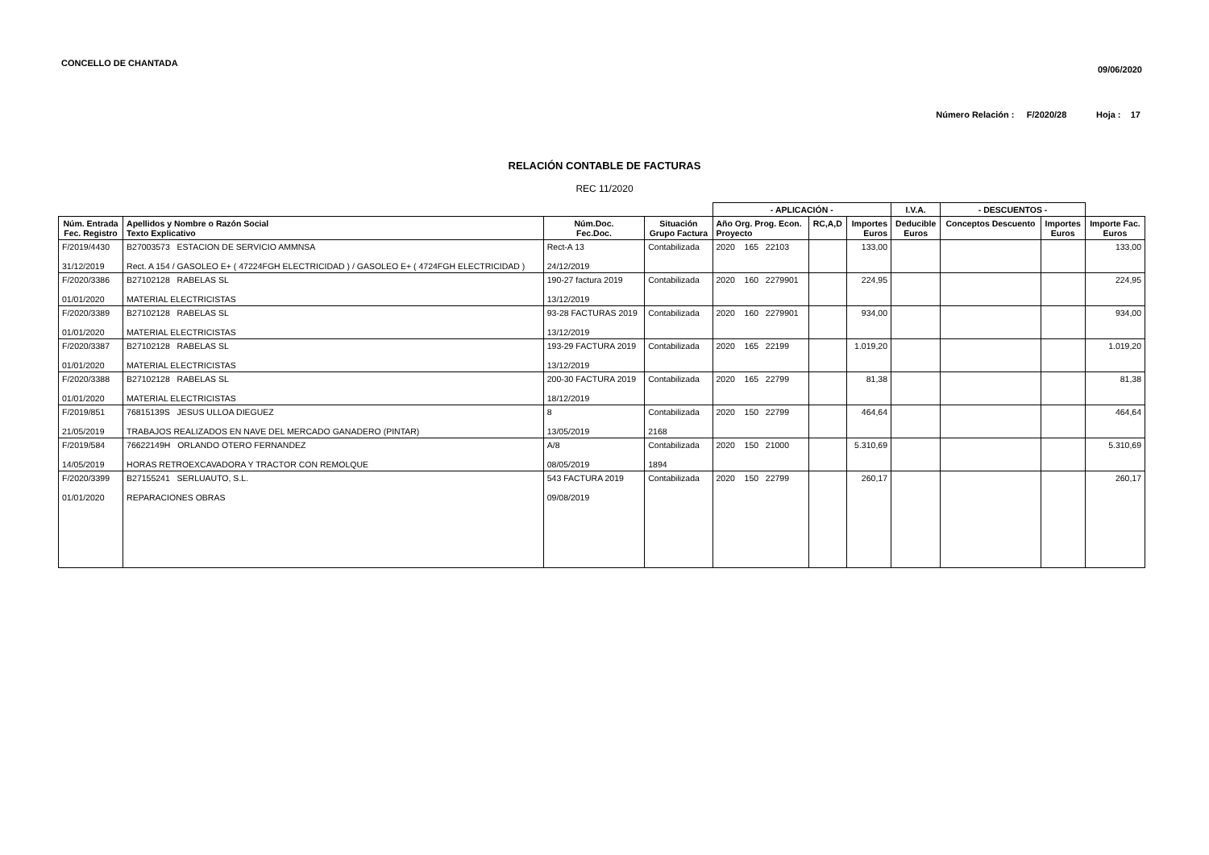CONCELLO DE CHANTADA
09/06/2020
Número Relación : F/2020/28 Hoja : 17
RELACIÓN CONTABLE DE FACTURAS
REC 11/2020
| | | | | - APLICACIÓN - | | | I.V.A. | - DESCUENTOS - | | |
| --- | --- | --- | --- | --- | --- | --- | --- | --- | --- | --- |
| Núm. Entrada Fec. Registro | Apellidos y Nombre o Razón Social Texto Explicativo | Núm.Doc. Fec.Doc. | Situación Grupo Factura | Año Org. Prog. Econ. Proyecto | RC,A,D | Importes Euros | Deducible Euros | Conceptos Descuento | Importes Euros | Importe Fac. Euros |
| F/2019/4430 31/12/2019 | B27003573 ESTACION DE SERVICIO AMMNSA Rect. A 154 / GASOLEO E+ ( 47224FGH ELECTRICIDAD ) / GASOLEO E+ ( 4724FGH ELECTRICIDAD ) | Rect-A 13 24/12/2019 | Contabilizada | 2020 165 22103 | | 133,00 | | | | 133,00 |
| F/2020/3386 01/01/2020 | B27102128 RABELAS SL MATERIAL ELECTRICISTAS | 190-27 factura 2019 13/12/2019 | Contabilizada | 2020 160 2279901 | | 224,95 | | | | 224,95 |
| F/2020/3389 01/01/2020 | B27102128 RABELAS SL MATERIAL ELECTRICISTAS | 93-28 FACTURAS 2019 13/12/2019 | Contabilizada | 2020 160 2279901 | | 934,00 | | | | 934,00 |
| F/2020/3387 01/01/2020 | B27102128 RABELAS SL MATERIAL ELECTRICISTAS | 193-29 FACTURA 2019 13/12/2019 | Contabilizada | 2020 165 22199 | | 1.019,20 | | | | 1.019,20 |
| F/2020/3388 01/01/2020 | B27102128 RABELAS SL MATERIAL ELECTRICISTAS | 200-30 FACTURA 2019 18/12/2019 | Contabilizada | 2020 165 22799 | | 81,38 | | | | 81,38 |
| F/2019/851 21/05/2019 | 76815139S JESUS ULLOA DIEGUEZ TRABAJOS REALIZADOS EN NAVE DEL MERCADO GANADERO (PINTAR) | 8 13/05/2019 | Contabilizada 2168 | 2020 150 22799 | | 464,64 | | | | 464,64 |
| F/2019/584 14/05/2019 | 76622149H ORLANDO OTERO FERNANDEZ HORAS RETROEXCAVADORA Y TRACTOR CON REMOLQUE | A/8 08/05/2019 | Contabilizada 1894 | 2020 150 21000 | | 5.310,69 | | | | 5.310,69 |
| F/2020/3399 01/01/2020 | B27155241 SERLUAUTO, S.L. REPARACIONES OBRAS | 543 FACTURA 2019 09/08/2019 | Contabilizada | 2020 150 22799 | | 260,17 | | | | 260,17 |